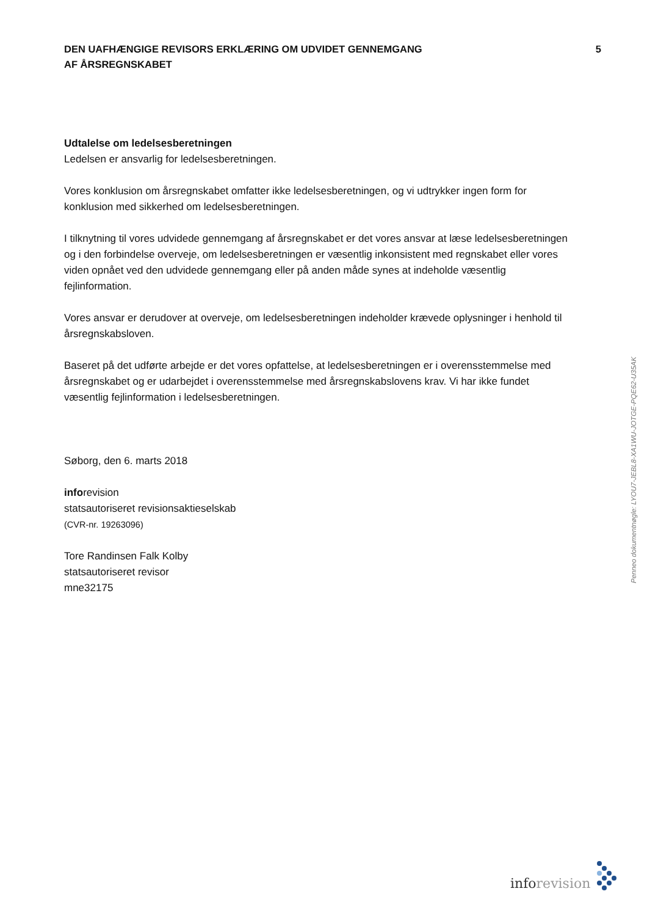DEN UAFHÆNGIGE REVISORS ERKLÆRING OM UDVIDET GENNEMGANG
AF ÅRSREGNSKABET
5
Udtalelse om ledelsesberetningen
Ledelsen er ansvarlig for ledelsesberetningen.
Vores konklusion om årsregnskabet omfatter ikke ledelsesberetningen, og vi udtrykker ingen form for konklusion med sikkerhed om ledelsesberetningen.
I tilknytning til vores udvidede gennemgang af årsregnskabet er det vores ansvar at læse ledelsesberetningen og i den forbindelse overveje, om ledelsesberetningen er væsentlig inkonsistent med regnskabet eller vores viden opnået ved den udvidede gennemgang eller på anden måde synes at indeholde væsentlig fejlinformation.
Vores ansvar er derudover at overveje, om ledelsesberetningen indeholder krævede oplysninger i henhold til årsregnskabsloven.
Baseret på det udførte arbejde er det vores opfattelse, at ledelsesberetningen er i overensstemmelse med årsregnskabet og er udarbejdet i overensstemmelse med årsregnskabslovens krav. Vi har ikke fundet væsentlig fejlinformation i ledelsesberetningen.
Søborg, den 6. marts 2018
inforevision
statsautoriseret revisionsaktieselskab
(CVR-nr. 19263096)
Tore Randinsen Falk Kolby
statsautoriseret revisor
mne32175
Penneo dokumentnøgle: LYOU7-JEBL8-XA1WU-JOTGE-PQE62-U35AK
inforevision